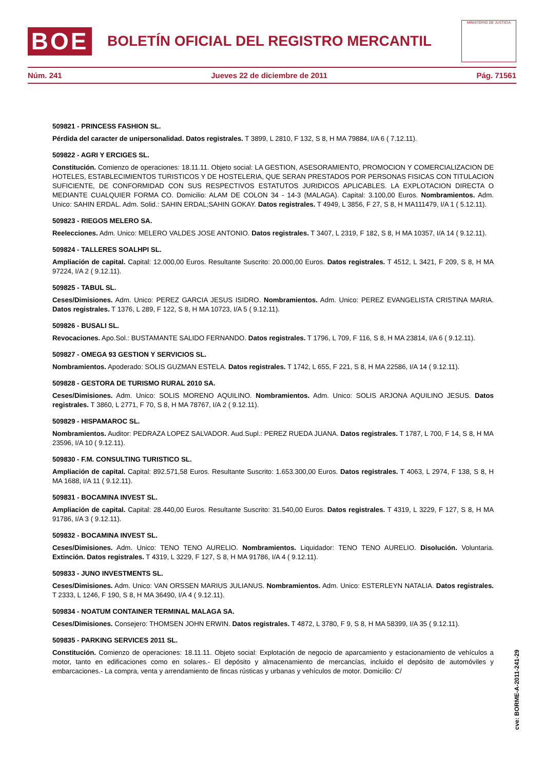BOE
BOLETÍN OFICIAL DEL REGISTRO MERCANTIL
MINISTERIO DE JUSTICIA
Núm. 241 Jueves 22 de diciembre de 2011 Pág. 71561
509821 - PRINCESS FASHION SL.
Pérdida del caracter de unipersonalidad. Datos registrales. T 3899, L 2810, F 132, S 8, H MA 79884, I/A 6 ( 7.12.11).
509822 - AGRI Y ERCIGES SL.
Constitución. Comienzo de operaciones: 18.11.11. Objeto social: LA GESTION, ASESORAMIENTO, PROMOCION Y COMERCIALIZACION DE HOTELES, ESTABLECIMIENTOS TURISTICOS Y DE HOSTELERIA, QUE SERAN PRESTADOS POR PERSONAS FISICAS CON TITULACION SUFICIENTE, DE CONFORMIDAD CON SUS RESPECTIVOS ESTATUTOS JURIDICOS APLICABLES. LA EXPLOTACION DIRECTA O MEDIANTE CUALQUIER FORMA CO. Domicilio: ALAM DE COLON 34 - 14-3 (MALAGA). Capital: 3.100,00 Euros. Nombramientos. Adm. Unico: SAHIN ERDAL. Adm. Solid.: SAHIN ERDAL;SAHIN GOKAY. Datos registrales. T 4949, L 3856, F 27, S 8, H MA111479, I/A 1 ( 5.12.11).
509823 - RIEGOS MELERO SA.
Reelecciones. Adm. Unico: MELERO VALDES JOSE ANTONIO. Datos registrales. T 3407, L 2319, F 182, S 8, H MA 10357, I/A 14 ( 9.12.11).
509824 - TALLERES SOALHPI SL.
Ampliación de capital. Capital: 12.000,00 Euros. Resultante Suscrito: 20.000,00 Euros. Datos registrales. T 4512, L 3421, F 209, S 8, H MA 97224, I/A 2 ( 9.12.11).
509825 - TABUL SL.
Ceses/Dimisiones. Adm. Unico: PEREZ GARCIA JESUS ISIDRO. Nombramientos. Adm. Unico: PEREZ EVANGELISTA CRISTINA MARIA. Datos registrales. T 1376, L 289, F 122, S 8, H MA 10723, I/A 5 ( 9.12.11).
509826 - BUSALI SL.
Revocaciones. Apo.Sol.: BUSTAMANTE SALIDO FERNANDO. Datos registrales. T 1796, L 709, F 116, S 8, H MA 23814, I/A 6 ( 9.12.11).
509827 - OMEGA 93 GESTION Y SERVICIOS SL.
Nombramientos. Apoderado: SOLIS GUZMAN ESTELA. Datos registrales. T 1742, L 655, F 221, S 8, H MA 22586, I/A 14 ( 9.12.11).
509828 - GESTORA DE TURISMO RURAL 2010 SA.
Ceses/Dimisiones. Adm. Unico: SOLIS MORENO AQUILINO. Nombramientos. Adm. Unico: SOLIS ARJONA AQUILINO JESUS. Datos registrales. T 3860, L 2771, F 70, S 8, H MA 78767, I/A 2 ( 9.12.11).
509829 - HISPAMAROC SL.
Nombramientos. Auditor: PEDRAZA LOPEZ SALVADOR. Aud.Supl.: PEREZ RUEDA JUANA. Datos registrales. T 1787, L 700, F 14, S 8, H MA 23596, I/A 10 ( 9.12.11).
509830 - F.M. CONSULTING TURISTICO SL.
Ampliación de capital. Capital: 892.571,58 Euros. Resultante Suscrito: 1.653.300,00 Euros. Datos registrales. T 4063, L 2974, F 138, S 8, H MA 1688, I/A 11 ( 9.12.11).
509831 - BOCAMINA INVEST SL.
Ampliación de capital. Capital: 28.440,00 Euros. Resultante Suscrito: 31.540,00 Euros. Datos registrales. T 4319, L 3229, F 127, S 8, H MA 91786, I/A 3 ( 9.12.11).
509832 - BOCAMINA INVEST SL.
Ceses/Dimisiones. Adm. Unico: TENO TENO AURELIO. Nombramientos. Liquidador: TENO TENO AURELIO. Disolución. Voluntaria. Extinción. Datos registrales. T 4319, L 3229, F 127, S 8, H MA 91786, I/A 4 ( 9.12.11).
509833 - JUNO INVESTMENTS SL.
Ceses/Dimisiones. Adm. Unico: VAN ORSSEN MARIUS JULIANUS. Nombramientos. Adm. Unico: ESTERLEYN NATALIA. Datos registrales. T 2333, L 1246, F 190, S 8, H MA 36490, I/A 4 ( 9.12.11).
509834 - NOATUM CONTAINER TERMINAL MALAGA SA.
Ceses/Dimisiones. Consejero: THOMSEN JOHN ERWIN. Datos registrales. T 4872, L 3780, F 9, S 8, H MA 58399, I/A 35 ( 9.12.11).
509835 - PARKING SERVICES 2011 SL.
Constitución. Comienzo de operaciones: 18.11.11. Objeto social: Explotación de negocio de aparcamiento y estacionamiento de vehículos a motor, tanto en edificaciones como en solares.- El depósito y almacenamiento de mercancías, incluido el depósito de automóviles y embarcaciones.- La compra, venta y arrendamiento de fincas rústicas y urbanas y vehículos de motor. Domicilio: C/
cve: BORME-A-2011-241-29